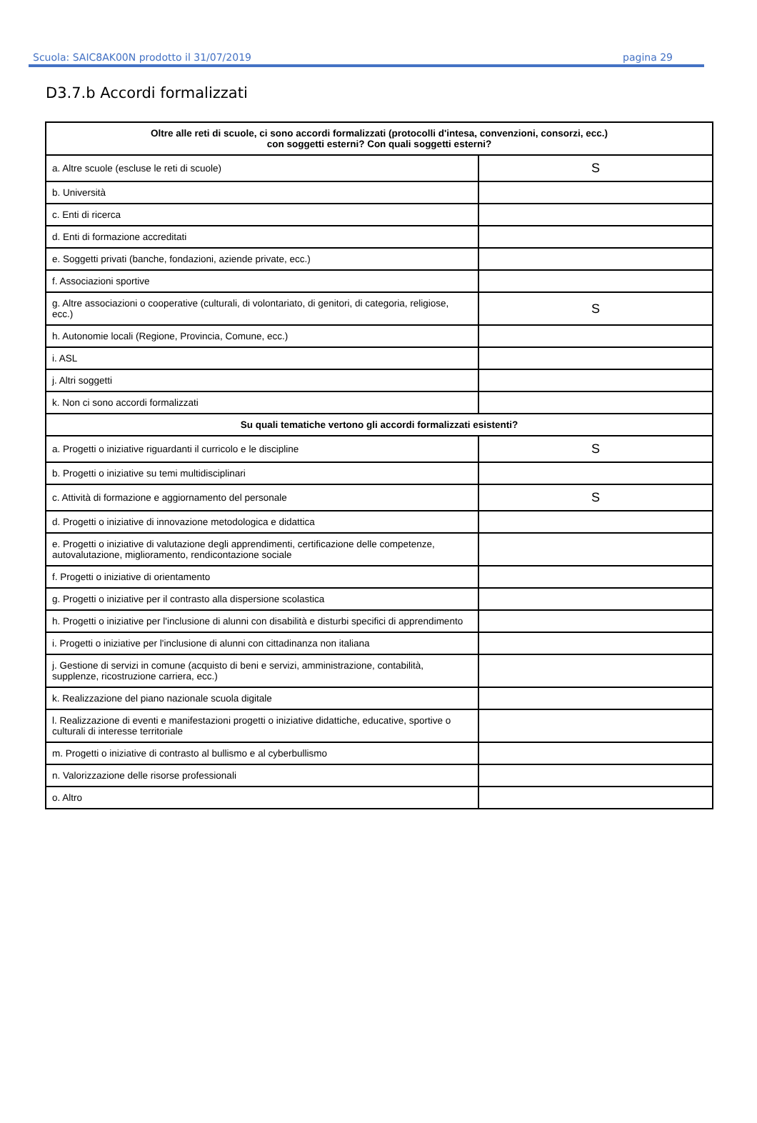Scuola: SAIC8AK00N prodotto il 31/07/2019 pagina 29
D3.7.b Accordi formalizzati
| Oltre alle reti di scuole, ci sono accordi formalizzati (protocolli d'intesa, convenzioni, consorzi, ecc.) con soggetti esterni? Con quali soggetti esterni? | |
| --- | --- |
| a. Altre scuole (escluse le reti di scuole) | S |
| b. Università | |
| c. Enti di ricerca | |
| d. Enti di formazione accreditati | |
| e. Soggetti privati (banche, fondazioni, aziende private, ecc.) | |
| f. Associazioni sportive | |
| g. Altre associazioni o cooperative (culturali, di volontariato, di genitori, di categoria, religiose, ecc.) | S |
| h. Autonomie locali (Regione, Provincia, Comune, ecc.) | |
| i. ASL | |
| j. Altri soggetti | |
| k. Non ci sono accordi formalizzati | |
| Su quali tematiche vertono gli accordi formalizzati esistenti? | |
| a. Progetti o iniziative riguardanti il curricolo e le discipline | S |
| b. Progetti o iniziative su temi multidisciplinari | |
| c. Attività di formazione e aggiornamento del personale | S |
| d. Progetti o iniziative di innovazione metodologica e didattica | |
| e. Progetti o iniziative di valutazione degli apprendimenti, certificazione delle competenze, autovalutazione, miglioramento, rendicontazione sociale | |
| f. Progetti o iniziative di orientamento | |
| g. Progetti o iniziative per il contrasto alla dispersione scolastica | |
| h. Progetti o iniziative per l'inclusione di alunni con disabilità e disturbi specifici di apprendimento | |
| i. Progetti o iniziative per l'inclusione di alunni con cittadinanza non italiana | |
| j. Gestione di servizi in comune (acquisto di beni e servizi, amministrazione, contabilità, supplenze, ricostruzione carriera, ecc.) | |
| k. Realizzazione del piano nazionale scuola digitale | |
| l. Realizzazione di eventi e manifestazioni progetti o iniziative didattiche, educative, sportive o culturali di interesse territoriale | |
| m. Progetti o iniziative di contrasto al bullismo e al cyberbullismo | |
| n. Valorizzazione delle risorse professionali | |
| o. Altro | |